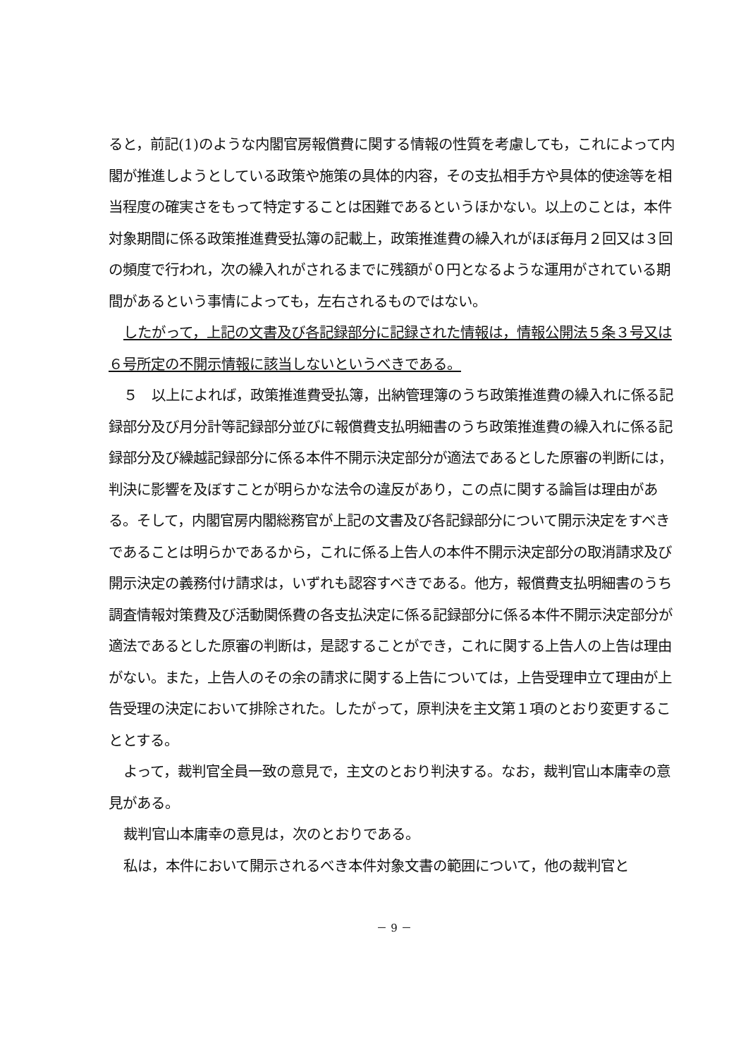ると，前記(1)のような内閣官房報償費に関する情報の性質を考慮しても，これによって内閣が推進しようとしている政策や施策の具体的内容，その支払相手方や具体的使途等を相当程度の確実さをもって特定することは困難であるというほかない。以上のことは，本件対象期間に係る政策推進費受払簿の記載上，政策推進費の繰入れがほぼ毎月２回又は３回の頻度で行われ，次の繰入れがされるまでに残額が０円となるような運用がされている期間があるという事情によっても，左右されるものではない。
したがって，上記の文書及び各記録部分に記録された情報は，情報公開法５条３号又は６号所定の不開示情報に該当しないというべきである。
５　以上によれば，政策推進費受払簿，出納管理簿のうち政策推進費の繰入れに係る記録部分及び月分計等記録部分並びに報償費支払明細書のうち政策推進費の繰入れに係る記録部分及び繰越記録部分に係る本件不開示決定部分が適法であるとした原審の判断には，判決に影響を及ぼすことが明らかな法令の違反があり，この点に関する論旨は理由がある。そして，内閣官房内閣総務官が上記の文書及び各記録部分について開示決定をすべきであることは明らかであるから，これに係る上告人の本件不開示決定部分の取消請求及び開示決定の義務付け請求は，いずれも認容すべきである。他方，報償費支払明細書のうち調査情報対策費及び活動関係費の各支払決定に係る記録部分に係る本件不開示決定部分が適法であるとした原審の判断は，是認することができ，これに関する上告人の上告は理由がない。また，上告人のその余の請求に関する上告については，上告受理申立て理由が上告受理の決定において排除された。したがって，原判決を主文第１項のとおり変更することとする。
よって，裁判官全員一致の意見で，主文のとおり判決する。なお，裁判官山本庸幸の意見がある。
裁判官山本庸幸の意見は，次のとおりである。
私は，本件において開示されるべき本件対象文書の範囲について，他の裁判官と
－ 9 －